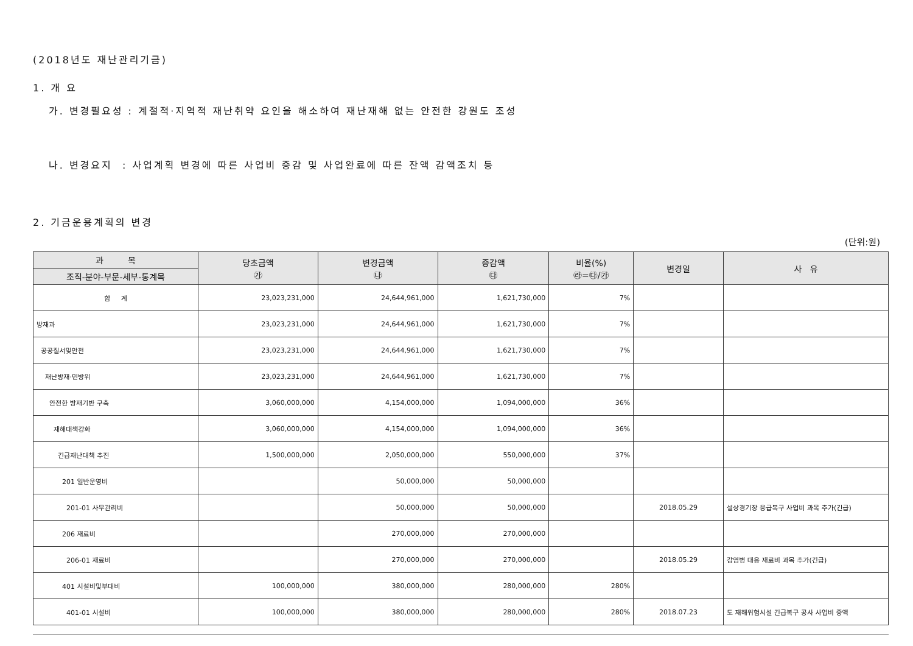(2018년도 재난관리기금)
1. 개 요
가. 변경필요성 : 계절적·지역적 재난취약 요인을 해소하여 재난재해 없는 안전한 강원도 조성
나. 변경요지 : 사업계획 변경에 따른 사업비 증감 및 사업완료에 따른 잔액 감액조치 등
2. 기금운용계획의 변경
(단위:원)
| 과 목 | 당초금액 ㉮ | 변경금액 ㉯ | 증감액 ㉰ | 비율(%) ㉱=㉰/㉮ | 변경일 | 사 유 |
| --- | --- | --- | --- | --- | --- | --- |
| 조직-분야-부문-세부-통계목 | | | | | | |
| 합 계 | 23,023,231,000 | 24,644,961,000 | 1,621,730,000 | 7% | | |
| 방재과 | 23,023,231,000 | 24,644,961,000 | 1,621,730,000 | 7% | | |
| 공공질서및안전 | 23,023,231,000 | 24,644,961,000 | 1,621,730,000 | 7% | | |
| 재난방재·민방위 | 23,023,231,000 | 24,644,961,000 | 1,621,730,000 | 7% | | |
| 안전한 방재기반 구축 | 3,060,000,000 | 4,154,000,000 | 1,094,000,000 | 36% | | |
| 재해대책강화 | 3,060,000,000 | 4,154,000,000 | 1,094,000,000 | 36% | | |
| 긴급재난대책 추진 | 1,500,000,000 | 2,050,000,000 | 550,000,000 | 37% | | |
| 201 일반운영비 | | 50,000,000 | 50,000,000 | | | |
| 201-01 사무관리비 | | 50,000,000 | 50,000,000 | | 2018.05.29 | 설상경기장 응급복구 사업비 과목 추가(긴급) |
| 206 재료비 | | 270,000,000 | 270,000,000 | | | |
| 206-01 재료비 | | 270,000,000 | 270,000,000 | | 2018.05.29 | 감염병 대응 재료비 과목 추가(긴급) |
| 401 시설비및부대비 | 100,000,000 | 380,000,000 | 280,000,000 | 280% | | |
| 401-01 시설비 | 100,000,000 | 380,000,000 | 280,000,000 | 280% | 2018.07.23 | 도 재해위험시설 긴급복구 공사 사업비 증액 |